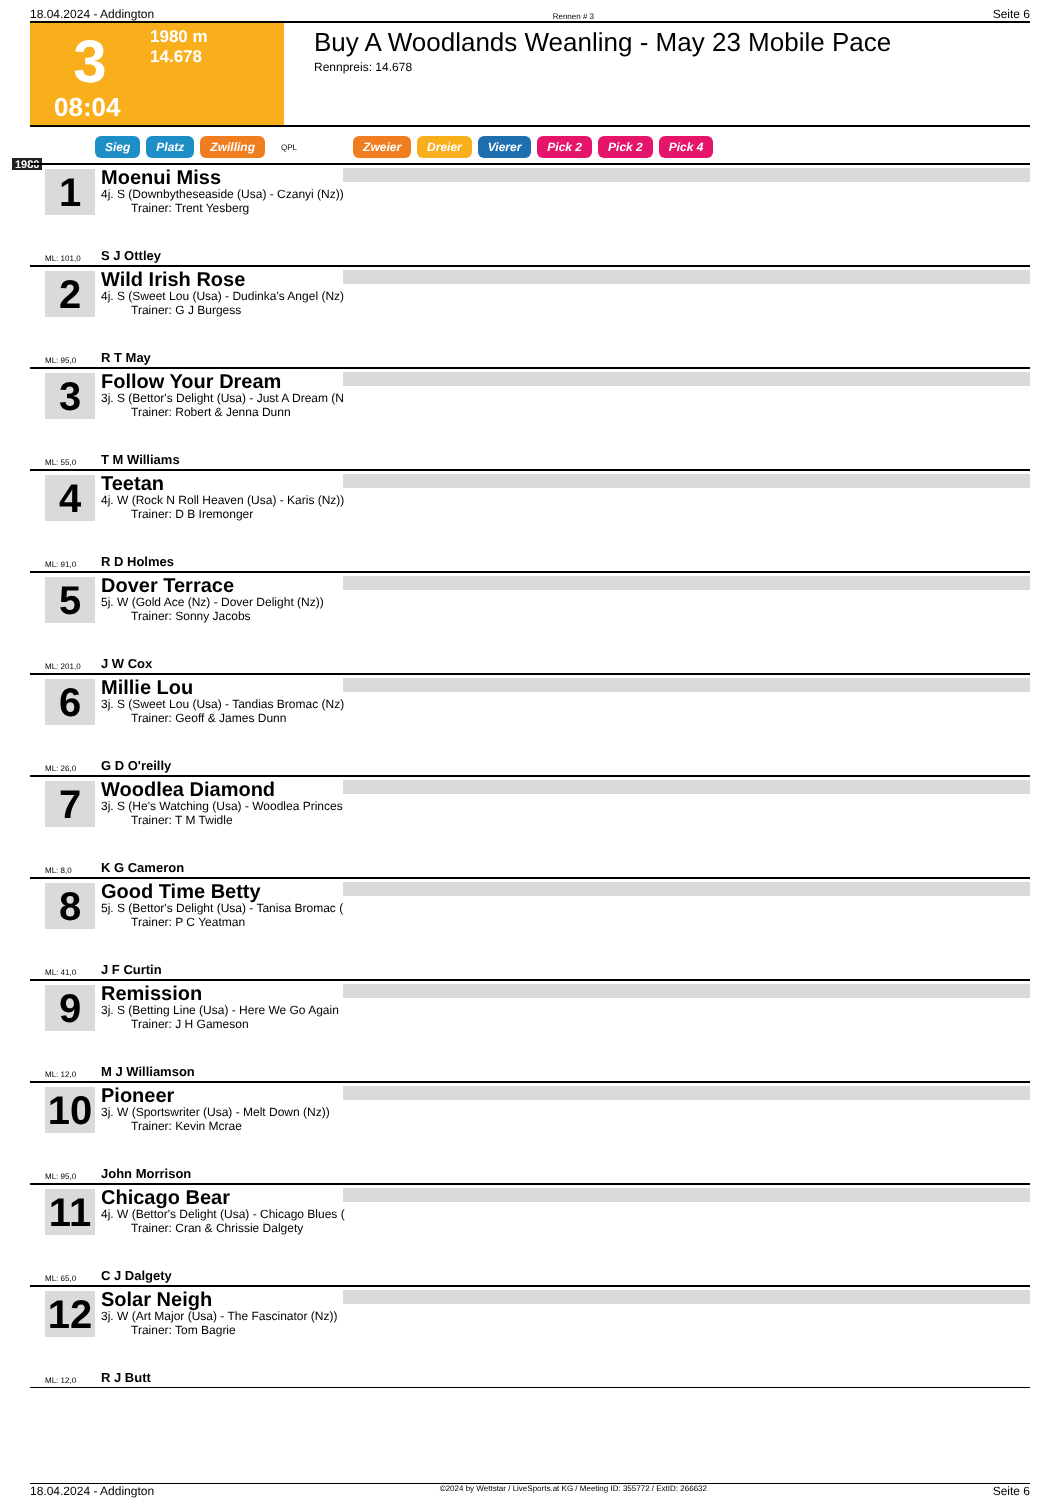18.04.2024 - Addington Rennen # 3 Seite 6
3
1980 m
14.678
08:04
Buy A Woodlands Weanling - May 23 Mobile Pace
Rennpreis: 14.678
Sieg Platz Zwilling QPL Zweier Dreier Vierer Pick 2 Pick 2 Pick 4
1980
1
Moenui Miss
4j. S (Downbytheseaside (Usa) - Czanyi (Nz))
Trainer: Trent Yesberg
ML: 101,0 S J Ottley
2
Wild Irish Rose
4j. S (Sweet Lou (Usa) - Dudinka's Angel (Nz)
Trainer: G J Burgess
ML: 95,0 R T May
3
Follow Your Dream
3j. S (Bettor's Delight (Usa) - Just A Dream (N
Trainer: Robert & Jenna Dunn
ML: 55,0 T M Williams
4
Teetan
4j. W (Rock N Roll Heaven (Usa) - Karis (Nz))
Trainer: D B Iremonger
ML: 91,0 R D Holmes
5
Dover Terrace
5j. W (Gold Ace (Nz) - Dover Delight (Nz))
Trainer: Sonny Jacobs
ML: 201,0 J W Cox
6
Millie Lou
3j. S (Sweet Lou (Usa) - Tandias Bromac (Nz)
Trainer: Geoff & James Dunn
ML: 26,0 G D O'reilly
7
Woodlea Diamond
3j. S (He's Watching (Usa) - Woodlea Princes
Trainer: T M Twidle
ML: 8,0 K G Cameron
8
Good Time Betty
5j. S (Bettor's Delight (Usa) - Tanisa Bromac (
Trainer: P C Yeatman
ML: 41,0 J F Curtin
9
Remission
3j. S (Betting Line (Usa) - Here We Go Again
Trainer: J H Gameson
ML: 12,0 M J Williamson
10
Pioneer
3j. W (Sportswriter (Usa) - Melt Down (Nz))
Trainer: Kevin Mcrae
ML: 95,0 John Morrison
11
Chicago Bear
4j. W (Bettor's Delight (Usa) - Chicago Blues (
Trainer: Cran & Chrissie Dalgety
ML: 65,0 C J Dalgety
12
Solar Neigh
3j. W (Art Major (Usa) - The Fascinator (Nz))
Trainer: Tom Bagrie
ML: 12,0 R J Butt
18.04.2024 - Addington ©2024 by Wettstar / LiveSports.at KG / Meeting ID: 355772 / ExtID: 266632 Seite 6